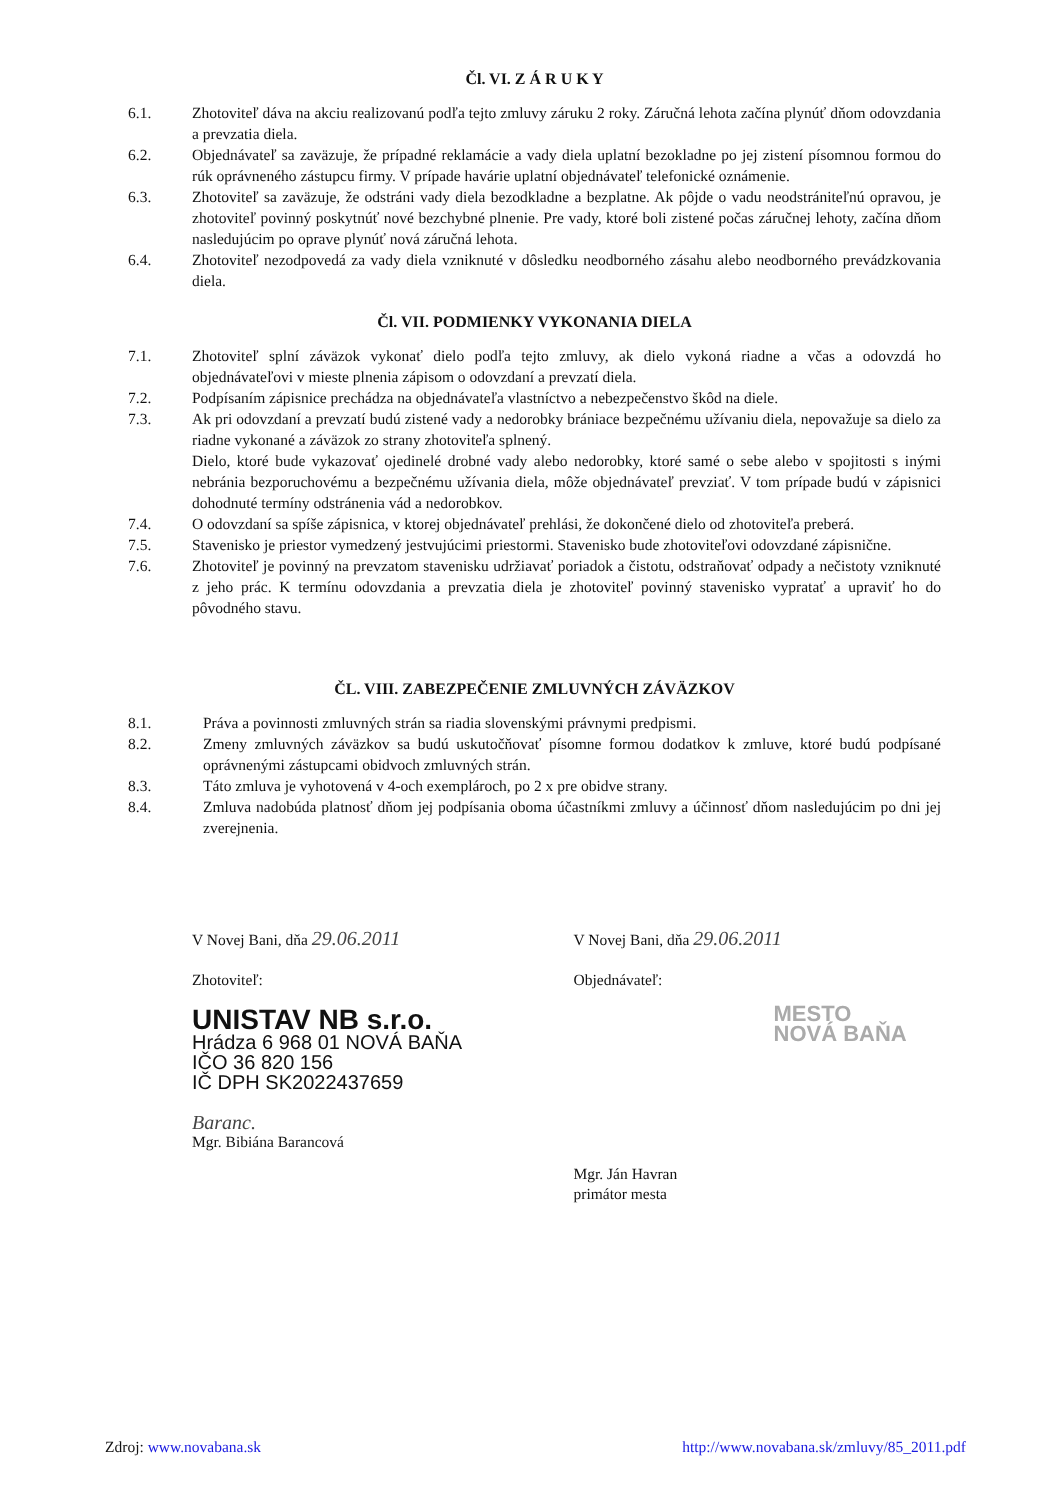Čl. VI. Z Á R U K Y
6.1. Zhotoviteľ dáva na akciu realizovanú podľa tejto zmluvy záruku 2 roky. Záručná lehota začína plynúť dňom odovzdania a prevzatia diela.
6.2. Objednávateľ sa zaväzuje, že prípadné reklamácie a vady diela uplatní bezokladne po jej zistení písomnou formou do rúk oprávneného zástupcu firmy. V prípade havárie uplatní objednávateľ telefonické oznámenie.
6.3. Zhotoviteľ sa zaväzuje, že odstráni vady diela bezodkladne a bezplatne. Ak pôjde o vadu neodstrániteľnú opravou, je zhotoviteľ povinný poskytnúť nové bezchybné plnenie. Pre vady, ktoré boli zistené počas záručnej lehoty, začína dňom nasledujúcim po oprave plynúť nová záručná lehota.
6.4. Zhotoviteľ nezodpovedá za vady diela vzniknuté v dôsledku neodborného zásahu alebo neodborného prevádzkovania diela.
Čl. VII. PODMIENKY VYKONANIA DIELA
7.1. Zhotoviteľ splní záväzok vykonať dielo podľa tejto zmluvy, ak dielo vykoná riadne a včas a odovzdá ho objednávateľovi v mieste plnenia zápisom o odovzdaní a prevzatí diela.
7.2. Podpísaním zápisnice prechádza na objednávateľa vlastníctvo a nebezpečenstvo škôd na diele.
7.3. Ak pri odovzdaní a prevzatí budú zistené vady a nedorobky brániace bezpečnému užívaniu diela, nepovažuje sa dielo za riadne vykonané a záväzok zo strany zhotoviteľa splnený.
Dielo, ktoré bude vykazovať ojedinelé drobné vady alebo nedorobky, ktoré samé o sebe alebo v spojitosti s inými nebránia bezporuchovému a bezpečnému užívania diela, môže objednávateľ prevziať. V tom prípade budú v zápisnici dohodnuté termíny odstránenia vád a nedorobkov.
7.4. O odovzdaní sa spíše zápisnica, v ktorej objednávateľ prehlási, že dokončené dielo od zhotoviteľa preberá.
7.5. Stavenisko je priestor vymedzený jestvujúcimi priestormi. Stavenisko bude zhotoviteľovi odovzdané zápisnične.
7.6. Zhotoviteľ je povinný na prevzatom stavenisku udržiavať poriadok a čistotu, odstraňovať odpady a nečistoty vzniknuté z jeho prác. K termínu odovzdania a prevzatia diela je zhotoviteľ povinný stavenisko vypratať a upraviť ho do pôvodného stavu.
ČL. VIII. ZABEZPEČENIE ZMLUVNÝCH ZÁVÄZKOV
8.1. Práva a povinnosti zmluvných strán sa riadia slovenskými právnymi predpismi.
8.2. Zmeny zmluvných záväzkov sa budú uskutočňovať písomne formou dodatkov k zmluve, ktoré budú podpísané oprávnenými zástupcami obidvoch zmluvných strán.
8.3. Táto zmluva je vyhotovená v 4-och exemplároch, po 2 x pre obidve strany.
8.4. Zmluva nadobúda platnosť dňom jej podpísania oboma účastníkmi zmluvy a účinnosť dňom nasledujúcim po dni jej zverejnenia.
V Novej Bani, dňa 29.06.2011
Zhotoviteľ:
UNISTAV NB s.r.o.
Hrádza 6 968 01 NOVÁ BAŇA
IČO 36 820 156
IČ DPH SK2022437659
Baranc.
Mgr. Bibiána Barancová
V Novej Bani, dňa 29.06.2011
Objednávateľ:
MESTO
NOVÁ BAŇA
Mgr. Ján Havran
primátor mesta
Zdroj: www.novabana.sk http://www.novabana.sk/zmluvy/85_2011.pdf